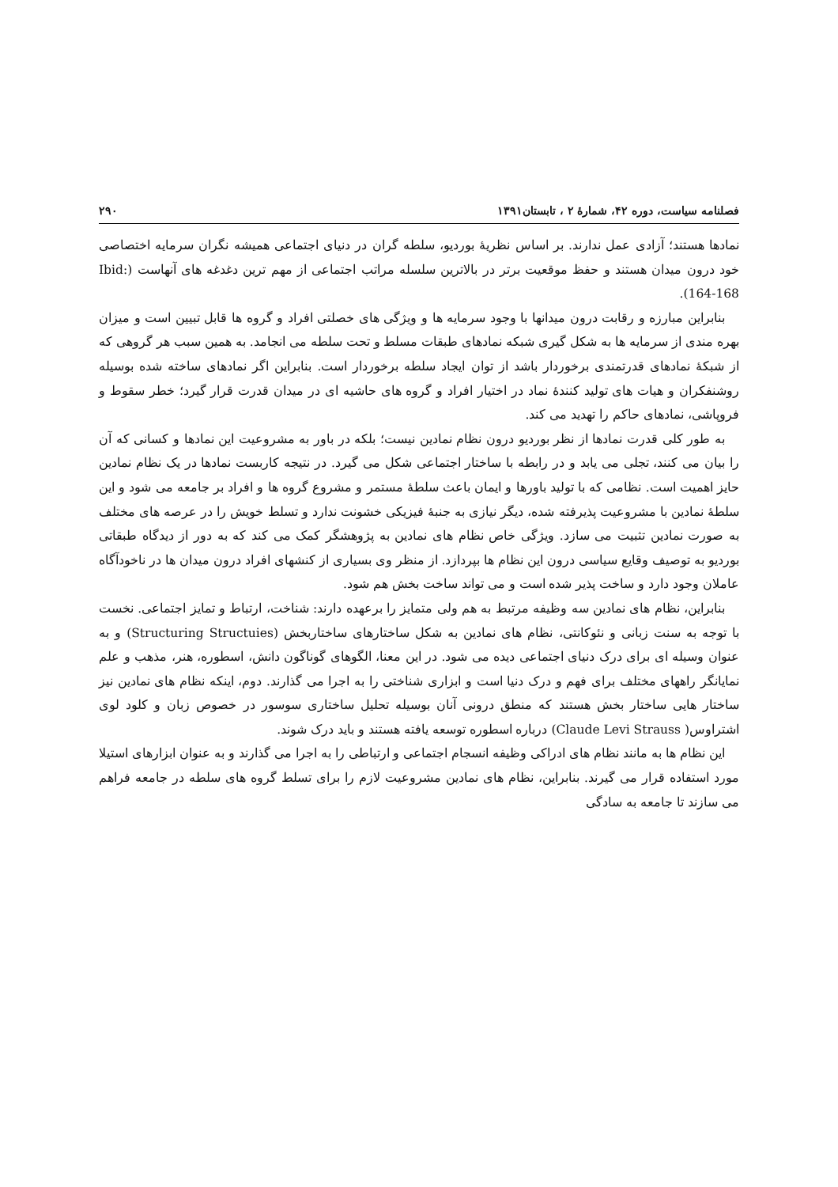فصلنامه سیاست، دوره ۴۲، شمارهٔ ۲ ، تابستان۱۳۹۱ ۲۹۰
نمادها هستند؛ آزادی عمل ندارند. بر اساس نظریهٔ بوردیو، سلطه گران در دنیای اجتماعی همیشه نگران سرمایه اختصاصی خود درون میدان هستند و حفظ موقعیت برتر در بالاترین سلسله مراتب اجتماعی از مهم ترین دغدغه های آنهاست (Ibid: 164-168).
بنابراین مبارزه و رقابت درون میدانها با وجود سرمایه ها و ویژگی های خصلتی افراد و گروه ها قابل تبیین است و میزان بهره مندی از سرمایه ها به شکل گیری شبکه نمادهای طبقات مسلط و تحت سلطه می انجامد. به همین سبب هر گروهی که از شبکهٔ نمادهای قدرتمندی برخوردار باشد از توان ایجاد سلطه برخوردار است. بنابراین اگر نمادهای ساخته شده بوسیله روشنفکران و هیات های تولید کنندهٔ نماد در اختیار افراد و گروه های حاشیه ای در میدان قدرت قرار گیرد؛ خطر سقوط و فروپاشی، نمادهای حاکم را تهدید می کند.
به طور کلی قدرت نمادها از نظر بوردیو درون نظام نمادین نیست؛ بلکه در باور به مشروعیت این نمادها و کسانی که آن را بیان می کنند، تجلی می یابد و در رابطه با ساختار اجتماعی شکل می گیرد. در نتیجه کاربست نمادها در یک نظام نمادین حایز اهمیت است. نظامی که با تولید باورها و ایمان باعث سلطهٔ مستمر و مشروع گروه ها و افراد بر جامعه می شود و این سلطهٔ نمادین با مشروعیت پذیرفته شده، دیگر نیازی به جنبهٔ فیزیکی خشونت ندارد و تسلط خویش را در عرصه های مختلف به صورت نمادین تثبیت می سازد. ویژگی خاص نظام های نمادین به پژوهشگر کمک می کند که به دور از دیدگاه طبقاتی بوردیو به توصیف وقایع سیاسی درون این نظام ها بپردازد. از منظر وی بسیاری از کنشهای افراد درون میدان ها در ناخودآگاه عاملان وجود دارد و ساخت پذیر شده است و می تواند ساخت بخش هم شود.
بنابراین، نظام های نمادین سه وظیفه مرتبط به هم ولی متمایز را برعهده دارند: شناخت، ارتباط و تمایز اجتماعی. نخست با توجه به سنت زبانی و نئوکانتی، نظام های نمادین به شکل ساختارهای ساختاربخش (Structuring Structuies) و به عنوان وسیله ای برای درک دنیای اجتماعی دیده می شود. در این معنا، الگوهای گوناگون دانش، اسطوره، هنر، مذهب و علم نمایانگر راههای مختلف برای فهم و درک دنیا است و ابزاری شناختی را به اجرا می گذارند. دوم، اینکه نظام های نمادین نیز ساختار هایی ساختار بخش هستند که منطق درونی آنان بوسیله تحلیل ساختاری سوسور در خصوص زبان و کلود لوی اشتراوس( Claude Levi Strauss) درباره اسطوره توسعه یافته هستند و باید درک شوند.
این نظام ها به مانند نظام های ادراکی وظیفه انسجام اجتماعی و ارتباطی را به اجرا می گذارند و به عنوان ابزارهای استیلا مورد استفاده قرار می گیرند. بنابراین، نظام های نمادین مشروعیت لازم را برای تسلط گروه های سلطه در جامعه فراهم می سازند تا جامعه به سادگی